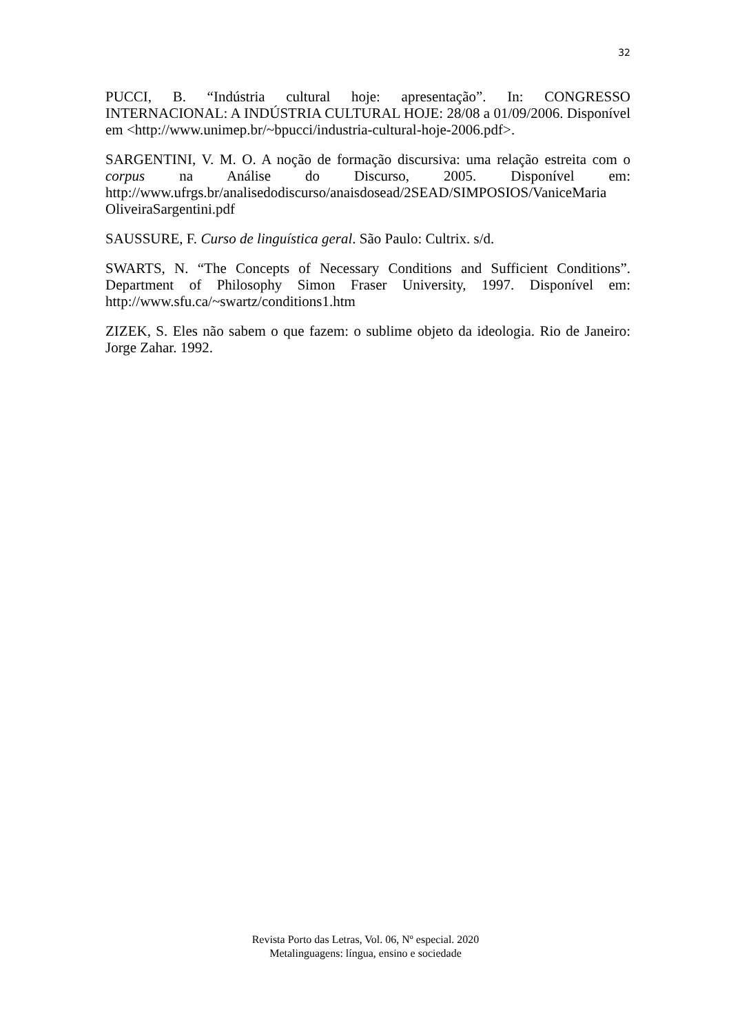32
PUCCI, B. “Indústria cultural hoje: apresentação”. In: CONGRESSO INTERNACIONAL: A INDÚSTRIA CULTURAL HOJE: 28/08 a 01/09/2006. Disponível em <http://www.unimep.br/~bpucci/industria-cultural-hoje-2006.pdf>.
SARGENTINI, V. M. O. A noção de formação discursiva: uma relação estreita com o corpus na Análise do Discurso, 2005. Disponível em: http://www.ufrgs.br/analisedodiscurso/anaisdosead/2SEAD/SIMPOSIOS/VaniceMaria OliveiraSargentini.pdf
SAUSSURE, F. Curso de linguística geral. São Paulo: Cultrix. s/d.
SWARTS, N. “The Concepts of Necessary Conditions and Sufficient Conditions”. Department of Philosophy Simon Fraser University, 1997. Disponível em: http://www.sfu.ca/~swartz/conditions1.htm
ZIZEK, S. Eles não sabem o que fazem: o sublime objeto da ideologia. Rio de Janeiro: Jorge Zahar. 1992.
Revista Porto das Letras, Vol. 06, Nº especial. 2020
Metalinguagens: língua, ensino e sociedade